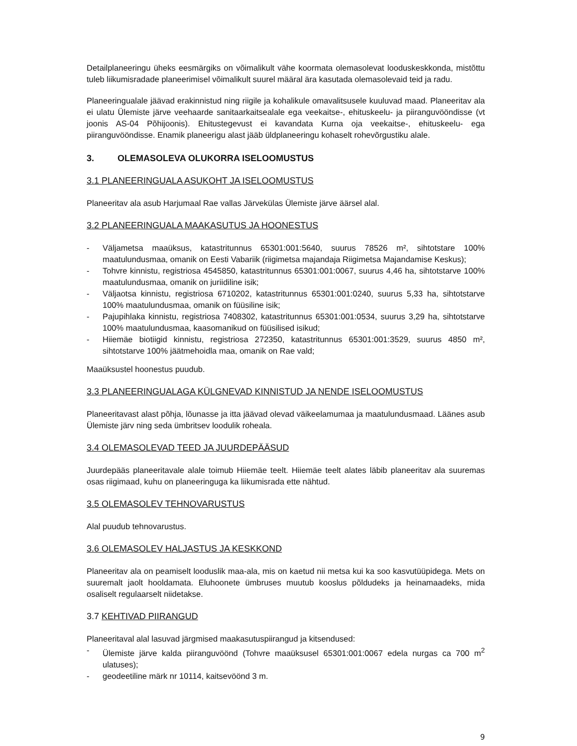Detailplaneeringu üheks eesmärgiks on võimalikult vähe koormata olemasolevat looduskeskkonda, mistõttu tuleb liikumisradade planeerimisel võimalikult suurel määral ära kasutada olemasolevaid teid ja radu.
Planeeringualale jäävad erakinnistud ning riigile ja kohalikule omavalitsusele kuuluvad maad. Planeeritav ala ei ulatu Ülemiste järve veehaarde sanitaarkaitsealale ega veekaitse-, ehituskeelu- ja piiranguvööndisse (vt joonis AS-04 Põhijoonis). Ehitustegevust ei kavandata Kurna oja veekaitse-, ehituskeelu- ega piiranguvööndisse. Enamik planeerigu alast jääb üldplaneeringu kohaselt rohevõrgustiku alale.
3. OLEMASOLEVA OLUKORRA ISELOOMUSTUS
3.1 PLANEERINGUALA ASUKOHT JA ISELOOMUSTUS
Planeeritav ala asub Harjumaal Rae vallas Järvekülas Ülemiste järve äärsel alal.
3.2 PLANEERINGUALA MAAKASUTUS JA HOONESTUS
- Väljametsa maaüksus, katastritunnus 65301:001:5640, suurus 78526 m², sihtotstare 100% maatulundusmaa, omanik on Eesti Vabariik (riigimetsa majandaja Riigimetsa Majandamise Keskus);
- Tohvre kinnistu, registriosa 4545850, katastritunnus 65301:001:0067, suurus 4,46 ha, sihtotstarve 100% maatulundusmaa, omanik on juriidiline isik;
- Väljaotsa kinnistu, registriosa 6710202, katastritunnus 65301:001:0240, suurus 5,33 ha, sihtotstarve 100% maatulundusmaa, omanik on füüsiline isik;
- Pajupihlaka kinnistu, registriosa 7408302, katastritunnus 65301:001:0534, suurus 3,29 ha, sihtotstarve 100% maatulundusmaa, kaasomanikud on füüsilised isikud;
- Hiiemäe biotiigid kinnistu, registriosa 272350, katastritunnus 65301:001:3529, suurus 4850 m², sihtotstarve 100% jäätmehoidla maa, omanik on Rae vald;
Maaüksustel hoonestus puudub.
3.3 PLANEERINGUALAGA KÜLGNEVAD KINNISTUD JA NENDE ISELOOMUSTUS
Planeeritavast alast põhja, lõunasse ja itta jäävad olevad väikeelamumaa ja maatulundusmaad. Läänes asub Ülemiste järv ning seda ümbritsev loodulik roheala.
3.4 OLEMASOLEVAD TEED JA JUURDEPÄÄSUD
Juurdepääs planeeritavale alale toimub Hiiemäe teelt. Hiiemäe teelt alates läbib planeeritav ala suuremas osas riigimaad, kuhu on planeeringuga ka liikumisrada ette nähtud.
3.5 OLEMASOLEV TEHNOVARUSTUS
Alal puudub tehnovarustus.
3.6 OLEMASOLEV HALJASTUS JA KESKKOND
Planeeritav ala on peamiselt looduslik maa-ala, mis on kaetud nii metsa kui ka soo kasvutüüpidega. Mets on suuremalt jaolt hooldamata. Eluhoonete ümbruses muutub kooslus põldudeks ja heinamaadeks, mida osaliselt regulaarselt niidetakse.
3.7 KEHTIVAD PIIRANGUD
Planeeritaval alal lasuvad järgmised maakasutuspiirangud ja kitsendused:
- Ülemiste järve kalda piiranguvöönd (Tohvre maaüksusel 65301:001:0067 edela nurgas ca 700 m<sup>2</sup> ulatuses);
- geodeetiline märk nr 10114, kaitsevöönd 3 m.
9